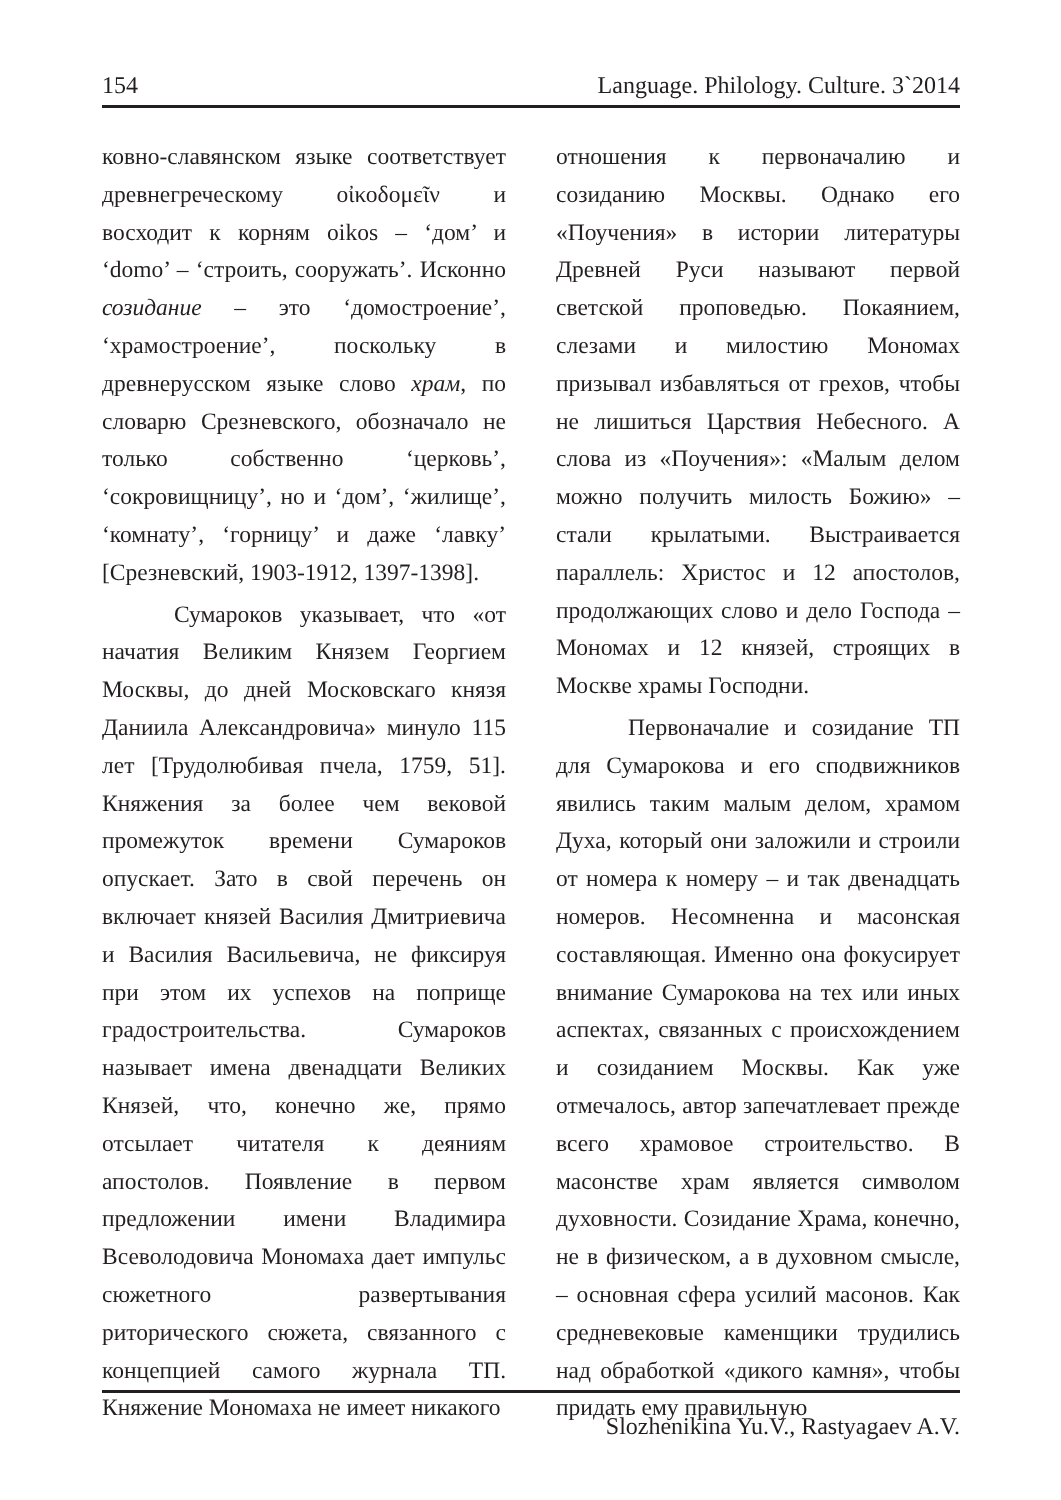154 Language. Philology. Culture. 3`2014
ковно-славянском языке соответствует древнегреческому οἰκοδομεῖν и восходит к корням oikos – ‘дом’ и ‘domo’ – ‘строить, сооружать’. Исконно созидание – это ‘домостроение’, ‘храмостроение’, поскольку в древнерусском языке слово храм, по словарю Срезневского, обозначало не только собственно ‘церковь’, ‘сокровищницу’, но и ‘дом’, ‘жилище’, ‘комнату’, ‘горницу’ и даже ‘лавку’ [Срезневский, 1903-1912, 1397-1398].
Сумароков указывает, что «от начатия Великим Князем Георгием Москвы, до дней Московскаго князя Даниила Александровича» минуло 115 лет [Трудолюбивая пчела, 1759, 51]. Княжения за более чем вековой промежуток времени Сумароков опускает. Зато в свой перечень он включает князей Василия Дмитриевича и Василия Васильевича, не фиксируя при этом их успехов на поприще градостроительства. Сумароков называет имена двенадцати Великих Князей, что, конечно же, прямо отсылает читателя к деяниям апостолов. Появление в первом предложении имени Владимира Всеволодовича Мономаха дает импульс сюжетного развертывания риторического сюжета, связанного с концепцией самого журнала ТП. Княжение Мономаха не имеет никакого
отношения к первоначалию и созиданию Москвы. Однако его «Поучения» в истории литературы Древней Руси называют первой светской проповедью. Покаянием, слезами и милостию Мономах призывал избавляться от грехов, чтобы не лишиться Царствия Небесного. А слова из «Поучения»: «Малым делом можно получить милость Божию» – стали крылатыми. Выстраивается параллель: Христос и 12 апостолов, продолжающих слово и дело Господа – Мономах и 12 князей, строящих в Москве храмы Господни.
Первоначалие и созидание ТП для Сумарокова и его сподвижников явились таким малым делом, храмом Духа, который они заложили и строили от номера к номеру – и так двенадцать номеров. Несомненна и масонская составляющая. Именно она фокусирует внимание Сумарокова на тех или иных аспектах, связанных с происхождением и созиданием Москвы. Как уже отмечалось, автор запечатлевает прежде всего храмовое строительство. В масонстве храм является символом духовности. Созидание Храма, конечно, не в физическом, а в духовном смысле, – основная сфера усилий масонов. Как средневековые каменщики трудились над обработкой «дикого камня», чтобы придать ему правильную
Slozhenikina Yu.V., Rastyagaev A.V.